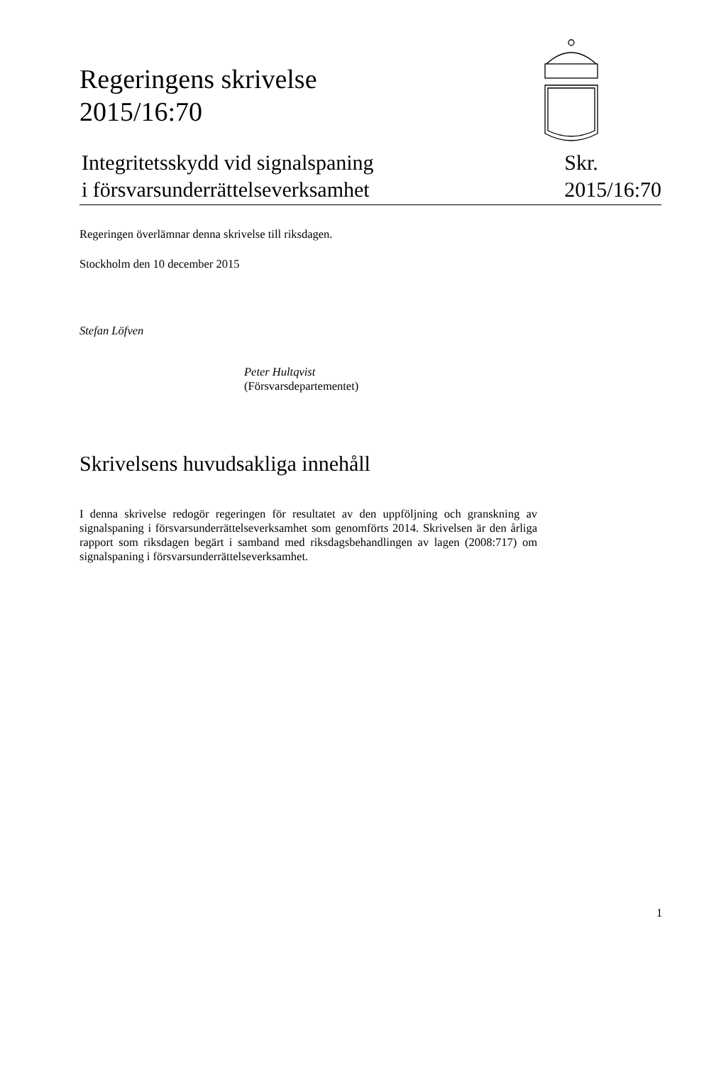Regeringens skrivelse
2015/16:70
Integritetsskydd vid signalspaning
i försvarsunderrättelseverksamhet
Skr.
2015/16:70
Regeringen överlämnar denna skrivelse till riksdagen.
Stockholm den 10 december 2015
Stefan Löfven
Peter Hultqvist
(Försvarsdepartementet)
Skrivelsens huvudsakliga innehåll
I denna skrivelse redogör regeringen för resultatet av den uppföljning och granskning av signalspaning i försvarsunderrättelseverksamhet som genomförts 2014. Skrivelsen är den årliga rapport som riksdagen begärt i samband med riksdagsbehandlingen av lagen (2008:717) om signalspaning i försvarsunderrättelseverksamhet.
1